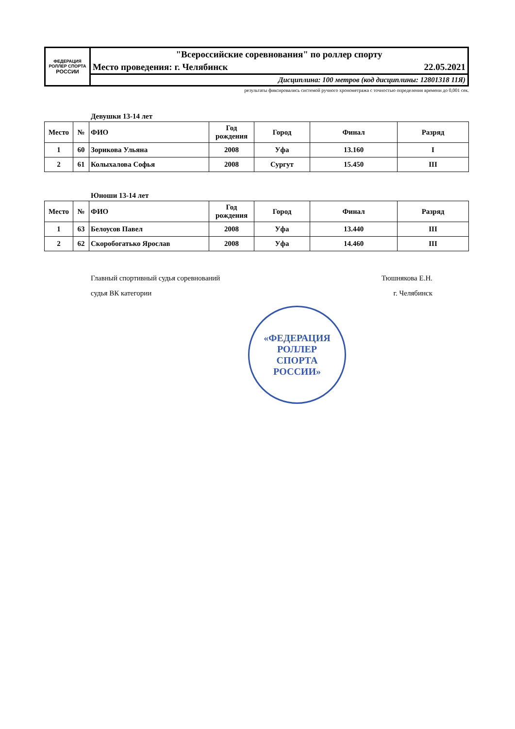| ФЕДЕРАЦИЯ РОЛЛЕР СПОРТА РОССИИ | "Всероссийские соревнования" по роллер спорту |
| | Место проведения: г. Челябинск 22.05.2021 |
| | Дисциплина: 100 метров (код дисциплины: 12801318 11Я) |
результаты фиксировались системой ручного хронометража с точностью определения времени до 0,001 сек.
Девушки 13-14 лет
| Место | № | ФИО | Год рождения | Город | Финал | Разряд |
| --- | --- | --- | --- | --- | --- | --- |
| 1 | 60 | Зорикова Ульяна | 2008 | Уфа | 13.160 | I |
| 2 | 61 | Колыхалова Софья | 2008 | Сургут | 15.450 | III |
Юноши 13-14 лет
| Место | № | ФИО | Год рождения | Город | Финал | Разряд |
| --- | --- | --- | --- | --- | --- | --- |
| 1 | 63 | Белоусов Павел | 2008 | Уфа | 13.440 | III |
| 2 | 62 | Скоробогатько Ярослав | 2008 | Уфа | 14.460 | III |
Главный спортивный судья соревнований
судья ВК категории
Тюшнякова Е.Н.
г. Челябинск
«ФЕДЕРАЦИЯ
РОЛЛЕР
СПОРТА
РОССИИ»